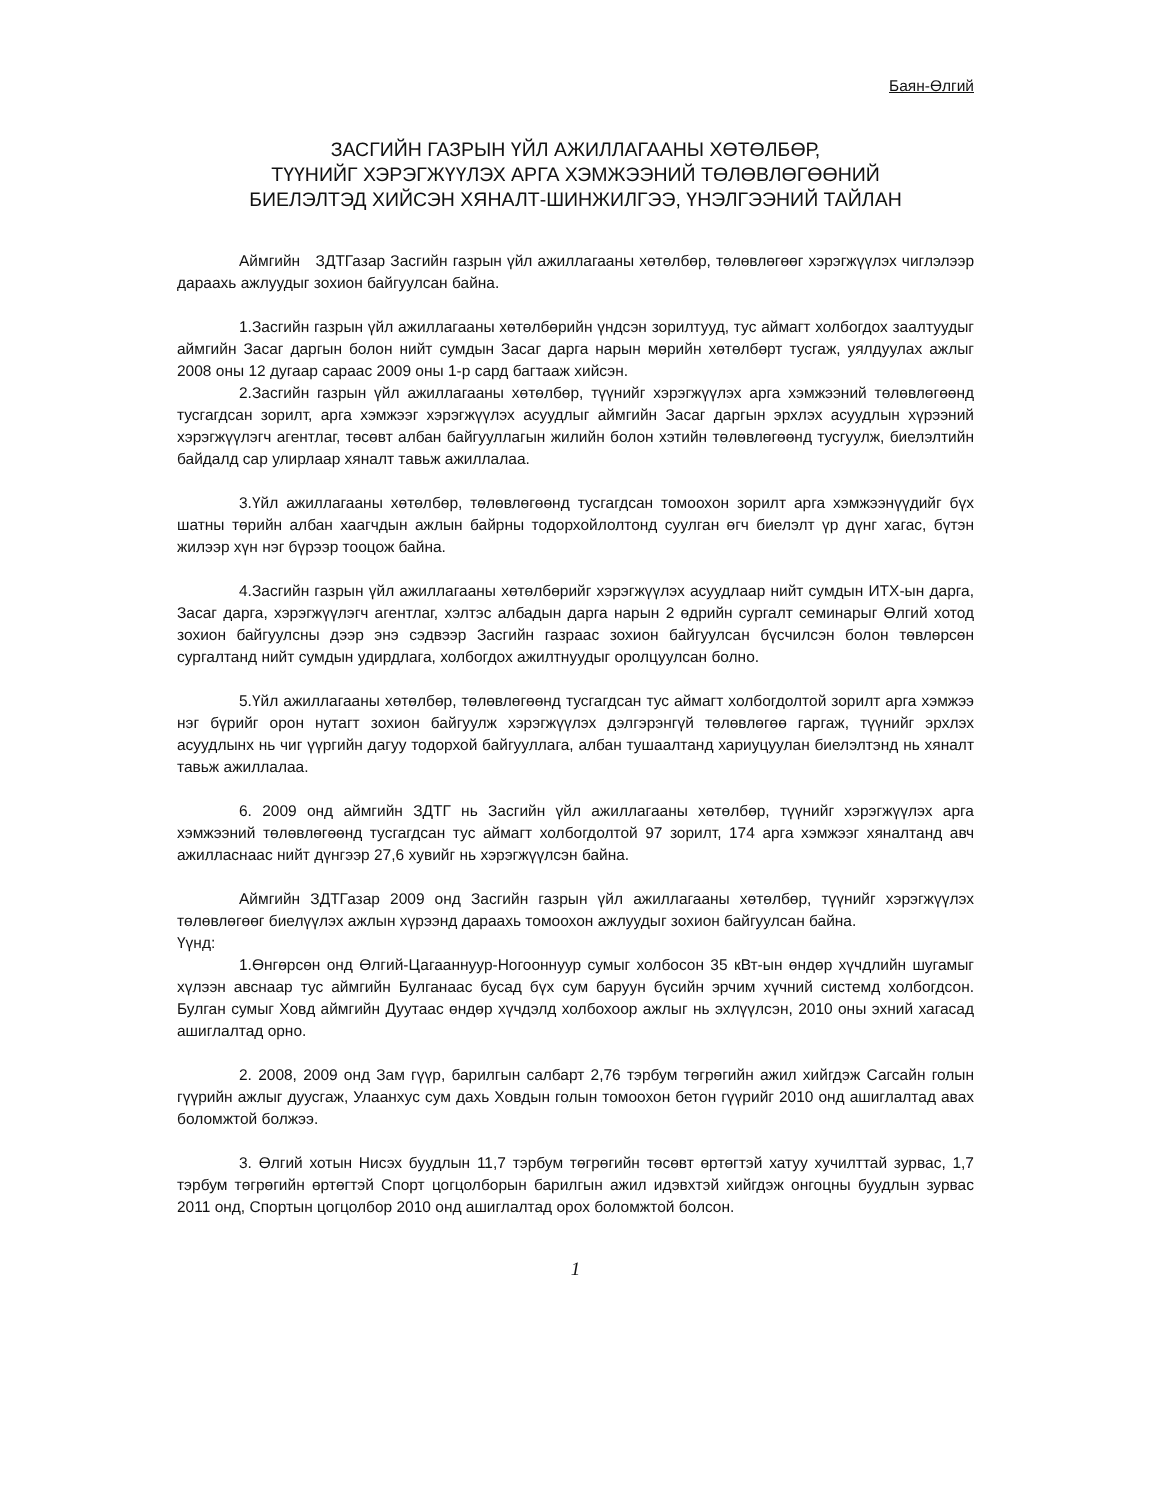Баян-Өлгий
ЗАСГИЙН ГАЗРЫН ҮЙЛ АЖИЛЛАГААНЫ ХӨТӨЛБӨР,
ТҮҮНИЙГ ХЭРЭГЖҮҮЛЭХ АРГА ХЭМЖЭЭНИЙ ТӨЛӨВЛӨГӨӨНИЙ
БИЕЛЭЛТЭД ХИЙСЭН ХЯНАЛТ-ШИНЖИЛГЭЭ, ҮНЭЛГЭЭНИЙ ТАЙЛАН
Аймгийн ЗДТГазар Засгийн газрын үйл ажиллагааны хөтөлбөр, төлөвлөгөөг хэрэгжүүлэх чиглэлээр дараахь ажлуудыг зохион байгуулсан байна.
1.Засгийн газрын үйл ажиллагааны хөтөлбөрийн үндсэн зорилтууд, тус аймагт холбогдох заалтуудыг аймгийн Засаг даргын болон нийт сумдын Засаг дарга нарын мөрийн хөтөлбөрт тусгаж, уялдуулах ажлыг 2008 оны 12 дугаар сараас 2009 оны 1-р сард багтааж хийсэн.
2.Засгийн газрын үйл ажиллагааны хөтөлбөр, түүнийг хэрэгжүүлэх арга хэмжээний төлөвлөгөөнд тусгагдсан зорилт, арга хэмжээг хэрэгжүүлэх асуудлыг аймгийн Засаг даргын эрхлэх асуудлын хүрээний хэрэгжүүлэгч агентлаг, төсөвт албан байгууллагын жилийн болон хэтийн төлөвлөгөөнд тусгуулж, биелэлтийн байдалд сар улирлаар хяналт тавьж ажиллалаа.
3.Үйл ажиллагааны хөтөлбөр, төлөвлөгөөнд тусгагдсан томоохон зорилт арга хэмжээнүүдийг бүх шатны төрийн албан хаагчдын ажлын байрны тодорхойлолтонд суулган өгч биелэлт үр дүнг хагас, бүтэн жилээр хүн нэг бүрээр тооцож байна.
4.Засгийн газрын үйл ажиллагааны хөтөлбөрийг хэрэгжүүлэх асуудлаар нийт сумдын ИТХ-ын дарга, Засаг дарга, хэрэгжүүлэгч агентлаг, хэлтэс албадын дарга нарын 2 өдрийн сургалт семинарыг Өлгий хотод зохион байгуулсны дээр энэ сэдвээр Засгийн газраас зохион байгуулсан бүсчилсэн болон төвлөрсөн сургалтанд нийт сумдын удирдлага, холбогдох ажилтнуудыг оролцуулсан болно.
5.Үйл ажиллагааны хөтөлбөр, төлөвлөгөөнд тусгагдсан тус аймагт холбогдолтой зорилт арга хэмжээ нэг бүрийг орон нутагт зохион байгуулж хэрэгжүүлэх дэлгэрэнгүй төлөвлөгөө гаргаж, түүнийг эрхлэх асуудлынх нь чиг үүргийн дагуу тодорхой байгууллага, албан тушаалтанд хариуцуулан биелэлтэнд нь хяналт тавьж ажиллалаа.
6. 2009 онд аймгийн ЗДТГ нь Засгийн үйл ажиллагааны хөтөлбөр, түүнийг хэрэгжүүлэх арга хэмжээний төлөвлөгөөнд тусгагдсан тус аймагт холбогдолтой 97 зорилт, 174 арга хэмжээг хяналтанд авч ажилласнаас нийт дүнгээр 27,6 хувийг нь хэрэгжүүлсэн байна.
Аймгийн ЗДТГазар 2009 онд Засгийн газрын үйл ажиллагааны хөтөлбөр, түүнийг хэрэгжүүлэх төлөвлөгөөг биелүүлэх ажлын хүрээнд дараахь томоохон ажлуудыг зохион байгуулсан байна.
Үүнд:
1.Өнгөрсөн онд Өлгий-Цагааннуур-Ногооннуур сумыг холбосон 35 кВт-ын өндөр хүчдлийн шугамыг хүлээн авснаар тус аймгийн Булганаас бусад бүх сум баруун бүсийн эрчим хүчний системд холбогдсон. Булган сумыг Ховд аймгийн Дуутаас өндөр хүчдэлд холбохоор ажлыг нь эхлүүлсэн, 2010 оны эхний хагасад ашиглалтад орно.
2. 2008, 2009 онд Зам гүүр, барилгын салбарт 2,76 тэрбум төгрөгийн ажил хийгдэж Сагсайн голын гүүрийн ажлыг дуусгаж, Улаанхус сум дахь Ховдын голын томоохон бетон гүүрийг 2010 онд ашиглалтад авах боломжтой болжээ.
3. Өлгий хотын Нисэх буудлын 11,7 тэрбум төгрөгийн төсөвт өртөгтэй хатуу хучилттай зурвас, 1,7 тэрбум төгрөгийн өртөгтэй Спорт цогцолборын барилгын ажил идэвхтэй хийгдэж онгоцны буудлын зурвас 2011 онд, Спортын цогцолбор 2010 онд ашиглалтад орох боломжтой болсон.
1